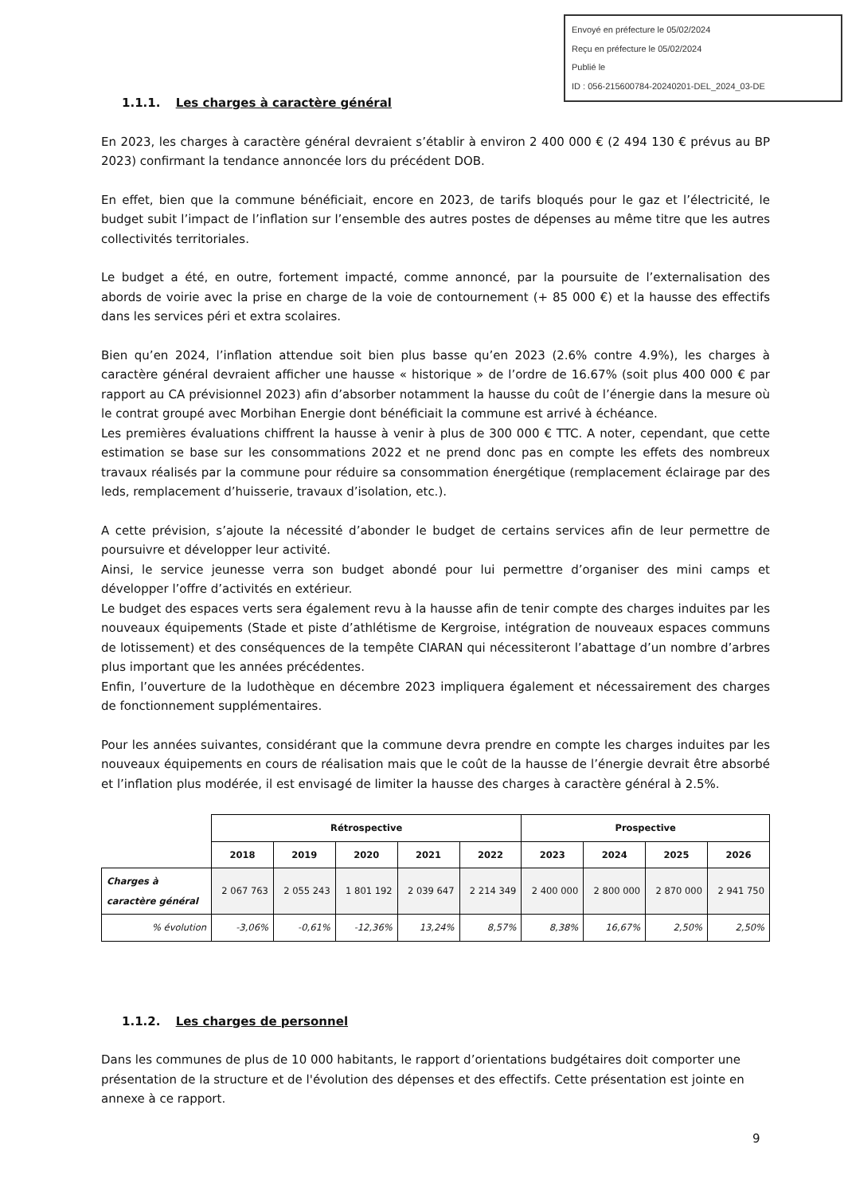Envoyé en préfecture le 05/02/2024
Reçu en préfecture le 05/02/2024
Publié le
ID : 056-215600784-20240201-DEL_2024_03-DE
1.1.1. Les charges à caractère général
En 2023, les charges à caractère général devraient s’établir à environ 2 400 000 € (2 494 130 € prévus au BP 2023) confirmant la tendance annoncée lors du précédent DOB.
En effet, bien que la commune bénéficiait, encore en 2023, de tarifs bloqués pour le gaz et l’électricité, le budget subit l’impact de l’inflation sur l’ensemble des autres postes de dépenses au même titre que les autres collectivités territoriales.
Le budget a été, en outre, fortement impacté, comme annoncé, par la poursuite de l’externalisation des abords de voirie avec la prise en charge de la voie de contournement (+ 85 000 €) et la hausse des effectifs dans les services péri et extra scolaires.
Bien qu’en 2024, l’inflation attendue soit bien plus basse qu’en 2023 (2.6% contre 4.9%), les charges à caractère général devraient afficher une hausse « historique » de l’ordre de 16.67% (soit plus 400 000 € par rapport au CA prévisionnel 2023) afin d’absorber notamment la hausse du coût de l’énergie dans la mesure où le contrat groupé avec Morbihan Energie dont bénéficiait la commune est arrivé à échéance.
Les premières évaluations chiffrent la hausse à venir à plus de 300 000 € TTC. A noter, cependant, que cette estimation se base sur les consommations 2022 et ne prend donc pas en compte les effets des nombreux travaux réalisés par la commune pour réduire sa consommation énergétique (remplacement éclairage par des leds, remplacement d’huisserie, travaux d’isolation, etc.).
A cette prévision, s’ajoute la nécessité d’abonder le budget de certains services afin de leur permettre de poursuivre et développer leur activité.
Ainsi, le service jeunesse verra son budget abondé pour lui permettre d’organiser des mini camps et développer l’offre d’activités en extérieur.
Le budget des espaces verts sera également revu à la hausse afin de tenir compte des charges induites par les nouveaux équipements (Stade et piste d’athlétisme de Kergroise, intégration de nouveaux espaces communs de lotissement) et des conséquences de la tempête CIARAN qui nécessiteront l’abattage d’un nombre d’arbres plus important que les années précédentes.
Enfin, l’ouverture de la ludothèque en décembre 2023 impliquera également et nécessairement des charges de fonctionnement supplémentaires.
Pour les années suivantes, considérant que la commune devra prendre en compte les charges induites par les nouveaux équipements en cours de réalisation mais que le coût de la hausse de l’énergie devrait être absorbé et l’inflation plus modérée, il est envisagé de limiter la hausse des charges à caractère général à 2.5%.
| | Rétrospective | | | | | Prospective | | | |
| | 2018 | 2019 | 2020 | 2021 | 2022 | 2023 | 2024 | 2025 | 2026 |
| Charges à caractère général | 2 067 763 | 2 055 243 | 1 801 192 | 2 039 647 | 2 214 349 | 2 400 000 | 2 800 000 | 2 870 000 | 2 941 750 |
| % évolution | -3,06% | -0,61% | -12,36% | 13,24% | 8,57% | 8,38% | 16,67% | 2,50% | 2,50% |
1.1.2. Les charges de personnel
Dans les communes de plus de 10 000 habitants, le rapport d’orientations budgétaires doit comporter une présentation de la structure et de l'évolution des dépenses et des effectifs. Cette présentation est jointe en annexe à ce rapport.
9